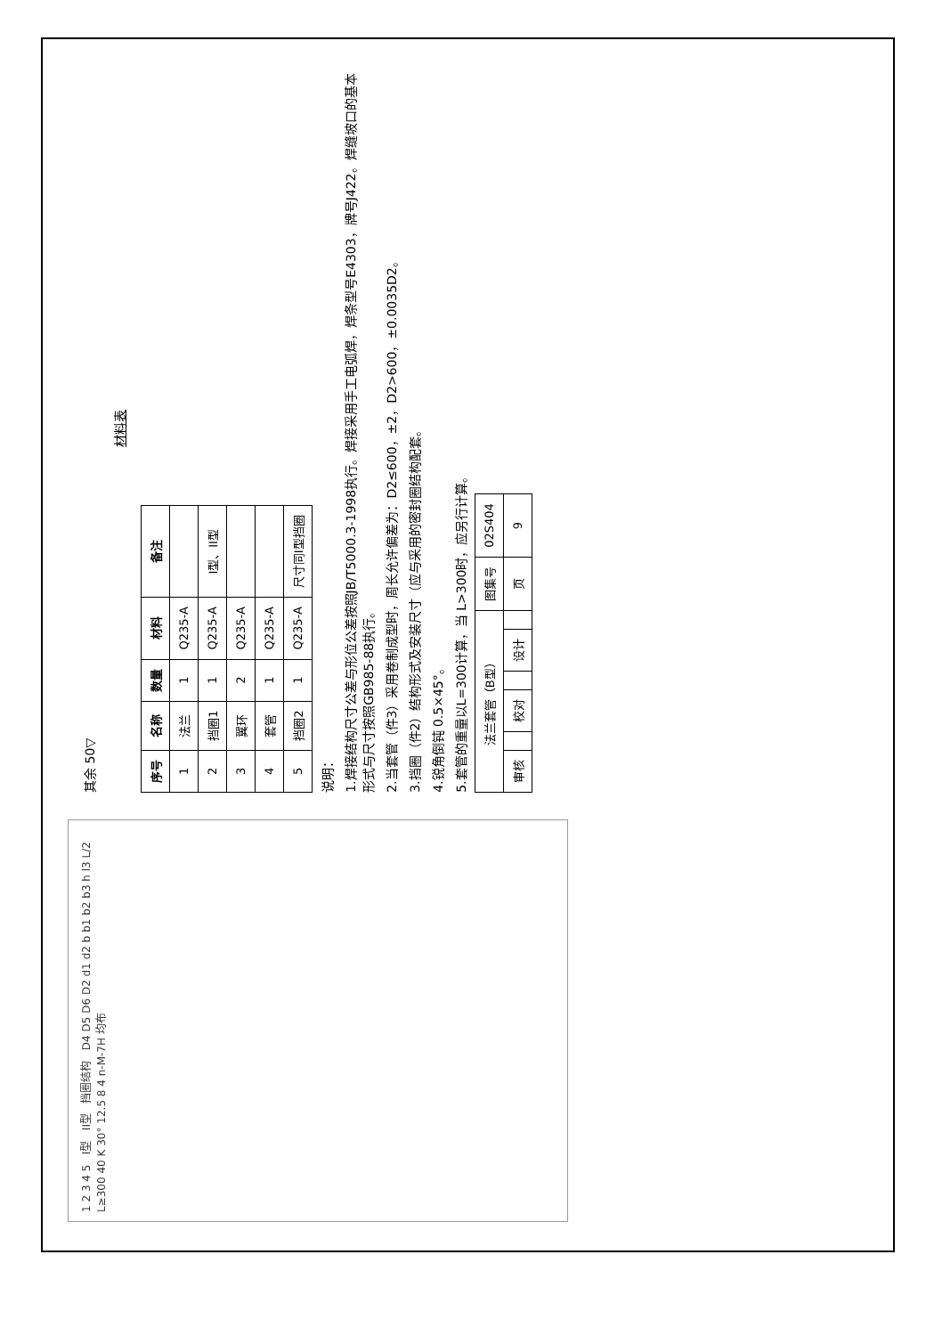1 2 3 4 5 I型 II型 挡圈结构 D4 D5 D6 D2 d1 d2 b b1 b2 b3 h l3 L/2 L≥300 40 K 30° 12.5 8 4 n-M-7H 均布
其余 50▽
材料表
| 序号 | 名称 | 数量 | 材料 | 备注 |
| --- | --- | --- | --- | --- |
| 1 | 法兰 | 1 | Q235-A | |
| 2 | 挡圈1 | 1 | Q235-A | I型、II型 |
| 3 | 翼环 | 2 | Q235-A | |
| 4 | 套管 | 1 | Q235-A | |
| 5 | 挡圈2 | 1 | Q235-A | 尺寸同I型挡圈 |
说明：
1.焊接结构尺寸公差与形位公差按照JB/T5000.3-1998执行。焊接采用手工电弧焊，焊条型号E4303，牌号J422。焊缝坡口的基本形式与尺寸按照GB985-88执行。
2.当套管（件3）采用卷制成型时，周长允许偏差为：D2≤600，±2，D2>600，±0.0035D2。
3.挡圈（件2）结构形式及安装尺寸（应与采用的密封圈结构配套。
4.锐角倒钝 0.5×45°。
5.套管的重量以L=300计算，当 L>300时，应另行计算。
| 法兰套管（B型） | | | | | | 图集号 | 02S404 |
| 审核 | | 校对 | | 设计 | | 页 | 9 |